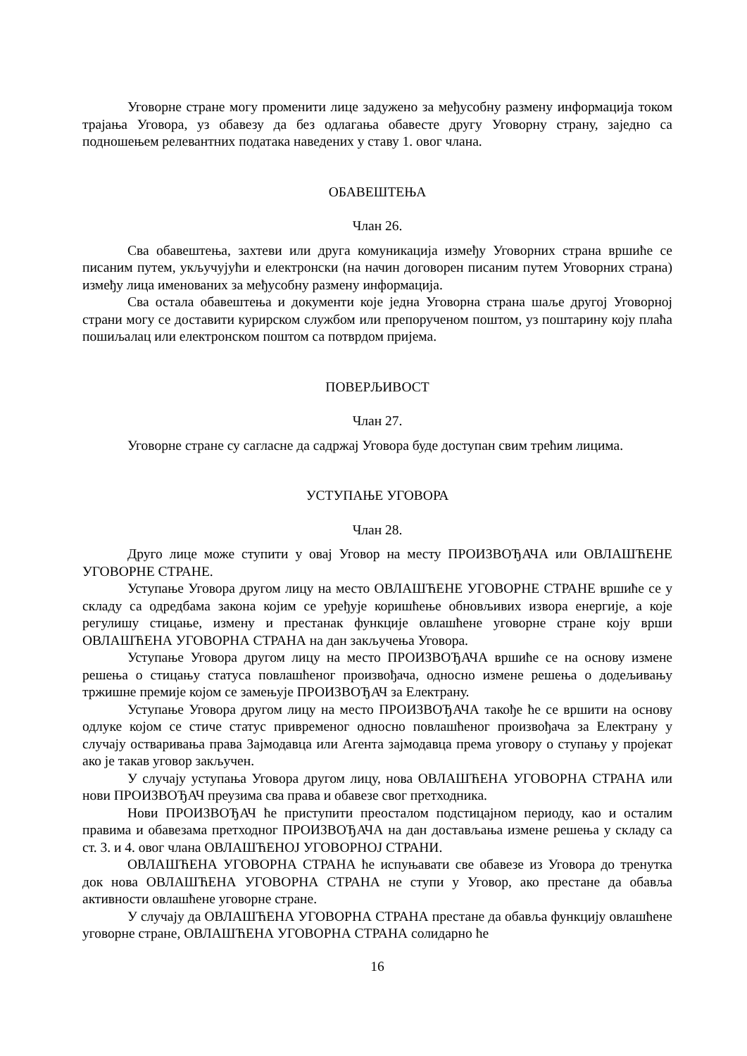Уговорне стране могу променити лице задужено за међусобну размену информација током трајања Уговора, уз обавезу да без одлагања обавесте другу Уговорну страну, заједно са подношењем релевантних података наведених у ставу 1. овог члана.
ОБАВЕШТЕЊА
Члан 26.
Сва обавештења, захтеви или друга комуникација између Уговорних страна вршиће се писаним путем, укључујући и електронски (на начин договорен писаним путем Уговорних страна) између лица именованих за међусобну размену информација.
Сва остала обавештења и документи које једна Уговорна страна шаље другој Уговорној страни могу се доставити курирском службом или препорученом поштом, уз поштарину коју плаћа пошиљалац или електронском поштом са потврдом пријема.
ПОВЕРЉИВОСТ
Члан 27.
Уговорне стране су сагласне да садржај Уговора буде доступан свим трећим лицима.
УСТУПАЊЕ УГОВОРА
Члан 28.
Друго лице може ступити у овај Уговор на месту ПРОИЗВОЂАЧА или ОВЛАШЋЕНЕ УГОВОРНЕ СТРАНЕ.
Уступање Уговора другом лицу на место ОВЛАШЋЕНЕ УГОВОРНЕ СТРАНЕ вршиће се у складу са одредбама закона којим се уређује коришћење обновљивих извора енергије, а које регулишу стицање, измену и престанак функције овлашћене уговорне стране коју врши ОВЛАШЋЕНА УГОВОРНА СТРАНА на дан закључења Уговора.
Уступање Уговора другом лицу на место ПРОИЗВОЂАЧА вршиће се на основу измене решења о стицању статуса повлашћеног произвођача, односно измене решења о додељивању тржишне премије којом се замењује ПРОИЗВОЂАЧ за Електрану.
Уступање Уговора другом лицу на место ПРОИЗВОЂАЧА такође ће се вршити на основу одлуке којом се стиче статус привременог односно повлашћеног произвођача за Електрану у случају остваривања права Зајмодавца или Агента зајмодавца према уговору о ступању у пројекат ако је такав уговор закључен.
У случају уступања Уговора другом лицу, нова ОВЛАШЋЕНА УГОВОРНА СТРАНА или нови ПРОИЗВОЂАЧ преузима сва права и обавезе свог претходника.
Нови ПРОИЗВОЂАЧ ће приступити преосталом подстицајном периоду, као и осталим правима и обавезама претходног ПРОИЗВОЂАЧА на дан достављања измене решења у складу са ст. 3. и 4. овог члана ОВЛАШЋЕНОЈ УГОВОРНОЈ СТРАНИ.
ОВЛАШЋЕНА УГОВОРНА СТРАНА ће испуњавати све обавезе из Уговора до тренутка док нова ОВЛАШЋЕНА УГОВОРНА СТРАНА не ступи у Уговор, ако престане да обавља активности овлашћене уговорне стране.
У случају да ОВЛАШЋЕНА УГОВОРНА СТРАНА престане да обавља функцију овлашћене уговорне стране, ОВЛАШЋЕНА УГОВОРНА СТРАНА солидарно ће
16